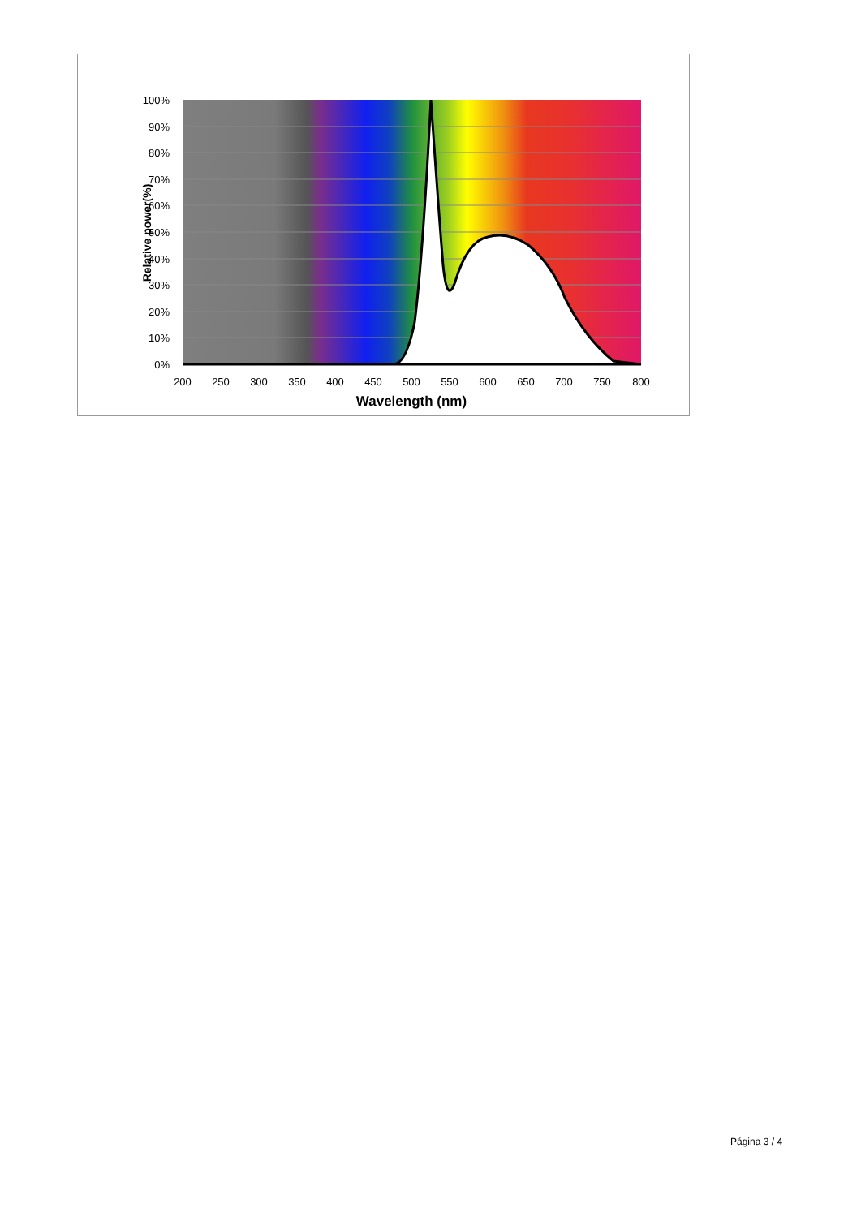100%
90%
80%
70%
60%
50%
40%
30%
20%
10%
0%
200
250
300
350
400
450
500
550
600
650
700
750
800
Wavelength (nm)
Relative power(%)
Página 3 / 4